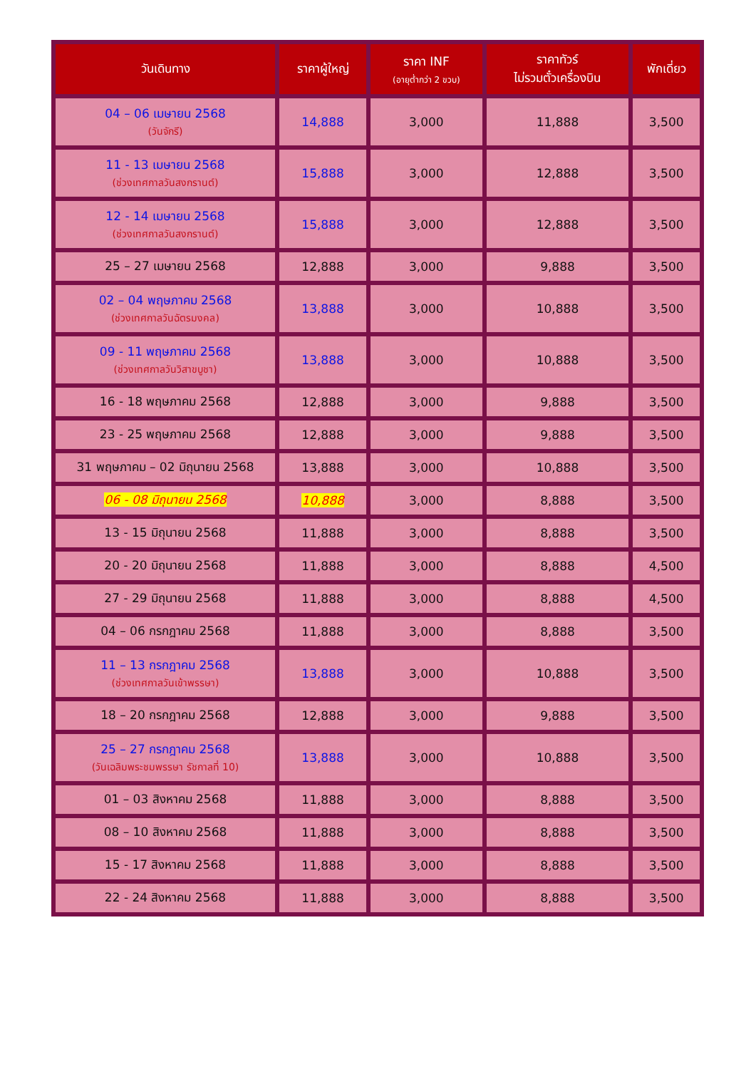| วันเดินทาง | ราคาผู้ใหญ่ | ราคา INF (อายุต่ำกว่า 2 ขวบ) | ราคาทัวร์ ไม่รวมตั๋วเครื่องบิน | พักเดี่ยว |
| --- | --- | --- | --- | --- |
| 04 – 06 เมษายน 2568 (วันจักรี) | 14,888 | 3,000 | 11,888 | 3,500 |
| 11 - 13 เมษายน 2568 (ช่วงเทศกาลวันสงกรานต์) | 15,888 | 3,000 | 12,888 | 3,500 |
| 12 - 14 เมษายน 2568 (ช่วงเทศกาลวันสงกรานต์) | 15,888 | 3,000 | 12,888 | 3,500 |
| 25 – 27 เมษายน 2568 | 12,888 | 3,000 | 9,888 | 3,500 |
| 02 – 04 พฤษภาคม 2568 (ช่วงเทศกาลวันฉัตรมงคล) | 13,888 | 3,000 | 10,888 | 3,500 |
| 09 - 11 พฤษภาคม 2568 (ช่วงเทศกาลวันวิสาขบูชา) | 13,888 | 3,000 | 10,888 | 3,500 |
| 16 - 18 พฤษภาคม 2568 | 12,888 | 3,000 | 9,888 | 3,500 |
| 23 - 25 พฤษภาคม 2568 | 12,888 | 3,000 | 9,888 | 3,500 |
| 31 พฤษภาคม – 02 มิถุนายน 2568 | 13,888 | 3,000 | 10,888 | 3,500 |
| 06 - 08 มิถุนายน 2568 | 10,888 | 3,000 | 8,888 | 3,500 |
| 13 - 15 มิถุนายน 2568 | 11,888 | 3,000 | 8,888 | 3,500 |
| 20 - 20 มิถุนายน 2568 | 11,888 | 3,000 | 8,888 | 4,500 |
| 27 - 29 มิถุนายน 2568 | 11,888 | 3,000 | 8,888 | 4,500 |
| 04 – 06 กรกฎาคม 2568 | 11,888 | 3,000 | 8,888 | 3,500 |
| 11 – 13 กรกฎาคม 2568 (ช่วงเทศกาลวันเข้าพรรษา) | 13,888 | 3,000 | 10,888 | 3,500 |
| 18 – 20 กรกฎาคม 2568 | 12,888 | 3,000 | 9,888 | 3,500 |
| 25 – 27 กรกฎาคม 2568 (วันเฉลิมพระชมพรรษา รัชกาลที่ 10) | 13,888 | 3,000 | 10,888 | 3,500 |
| 01 – 03 สิงหาคม 2568 | 11,888 | 3,000 | 8,888 | 3,500 |
| 08 – 10 สิงหาคม 2568 | 11,888 | 3,000 | 8,888 | 3,500 |
| 15 - 17 สิงหาคม 2568 | 11,888 | 3,000 | 8,888 | 3,500 |
| 22 - 24 สิงหาคม 2568 | 11,888 | 3,000 | 8,888 | 3,500 |